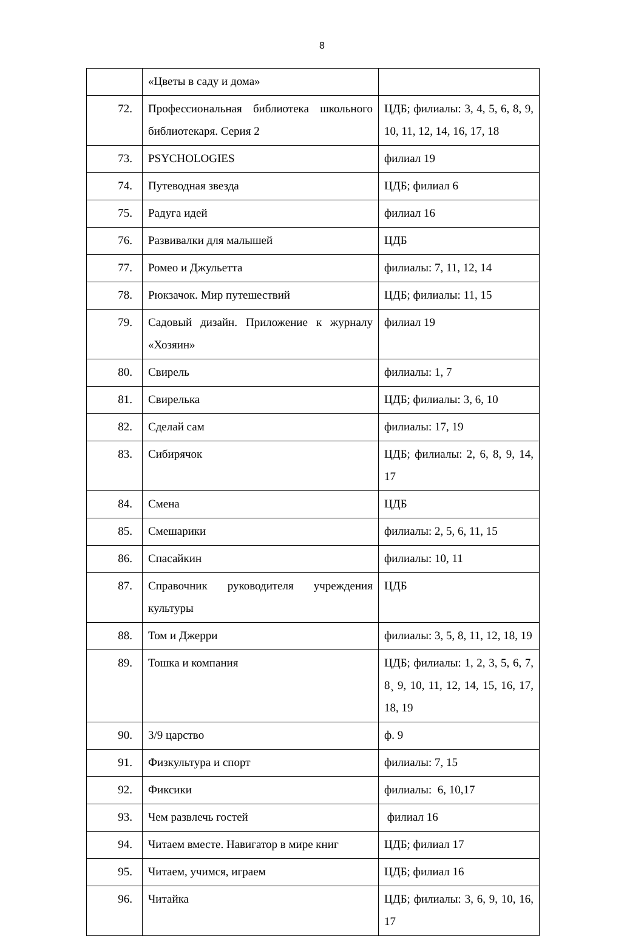8
| | «Цветы в саду и дома» | |
| 72. | Профессиональная библиотека школьного библиотекаря. Серия 2 | ЦДБ; филиалы: 3, 4, 5, 6, 8, 9, 10, 11, 12, 14, 16, 17, 18 |
| 73. | PSYCHOLOGIES | филиал 19 |
| 74. | Путеводная звезда | ЦДБ; филиал 6 |
| 75. | Радуга идей | филиал 16 |
| 76. | Развивалки для малышей | ЦДБ |
| 77. | Ромео и Джульетта | филиалы: 7, 11, 12, 14 |
| 78. | Рюкзачок. Мир путешествий | ЦДБ; филиалы: 11, 15 |
| 79. | Садовый дизайн. Приложение к журналу «Хозяин» | филиал 19 |
| 80. | Свирель | филиалы: 1, 7 |
| 81. | Свирелька | ЦДБ; филиалы: 3, 6, 10 |
| 82. | Сделай сам | филиалы: 17, 19 |
| 83. | Сибирячок | ЦДБ; филиалы: 2, 6, 8, 9, 14, 17 |
| 84. | Смена | ЦДБ |
| 85. | Смешарики | филиалы: 2, 5, 6, 11, 15 |
| 86. | Спасайкин | филиалы: 10, 11 |
| 87. | Справочник руководителя учреждения культуры | ЦДБ |
| 88. | Том и Джерри | филиалы: 3, 5, 8, 11, 12, 18, 19 |
| 89. | Тошка и компания | ЦДБ; филиалы: 1, 2, 3, 5, 6, 7, 8¸ 9, 10, 11, 12, 14, 15, 16, 17, 18, 19 |
| 90. | 3/9 царство | ф. 9 |
| 91. | Физкультура и спорт | филиалы: 7, 15 |
| 92. | Фиксики | филиалы: 6, 10,17 |
| 93. | Чем развлечь гостей | филиал 16 |
| 94. | Читаем вместе. Навигатор в мире книг | ЦДБ; филиал 17 |
| 95. | Читаем, учимся, играем | ЦДБ; филиал 16 |
| 96. | Читайка | ЦДБ; филиалы: 3, 6, 9, 10, 16, 17 |